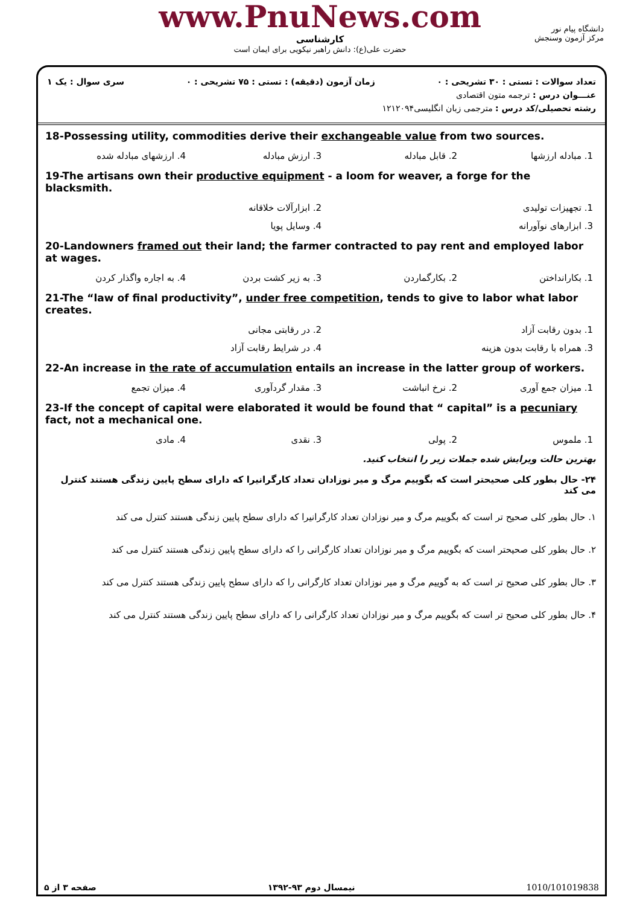www.PnuNews.com
کارشناسی
حضرت علی(ع): دانش راهبر نیکویی برای ایمان است
دانشگاه پیام نور
مرکز آزمون وسنجش
تعداد سوالات : تستی : ۳۰ تشریحی : ۰ زمان آزمون (دقیقه) : تستی : ۷۵ تشریحی : ۰ سری سوال : یک ۱
عنـــوان درس : ترجمه متون اقتصادی
رشته تحصیلی/کد درس : مترجمی زبان انگلیسی۱۲۱۲۰۹۴
18-Possessing utility, commodities derive their exchangeable value from two sources.
1. مبادله ارزشها 2. قابل مبادله 3. ارزش مبادله 4. ارزشهای مبادله شده
19-The artisans own their productive equipment - a loom for weaver, a forge for the blacksmith.
1. تجهیزات تولیدی 2. ابزارآلات خلاقانه
3. ابزارهای نوآورانه 4. وسایل پویا
20-Landowners framed out their land; the farmer contracted to pay rent and employed labor at wages.
1. بکارانداختن 2. بکارگماردن 3. به زیر کشت بردن 4. به اجاره واگذار کردن
21-The “law of final productivity”, under free competition, tends to give to labor what labor creates.
1. بدون رقابت آزاد 2. در رقابتی مجانی
3. همراه با رقابت بدون هزینه 4. در شرایط رقابت آزاد
22-An increase in the rate of accumulation entails an increase in the latter group of workers.
1. میزان جمع آوری 2. نرخ انباشت 3. مقدار گردآوری 4. میزان تجمع
23-If the concept of capital were elaborated it would be found that “ capital” is a pecuniary fact, not a mechanical one.
1. ملموس 2. پولی 3. نقدی 4. مادی
بهترین حالت ویرایش شده جملات زیر را انتخاب کنید.
۲۴- حال بطور کلی صحیحتر است که بگوییم مرگ و میر نوزادان تعداد کارگرانیرا که دارای سطح پایین زندگی هستند کنترل می کند
۱. حال بطور کلی صحیح تر است که بگوییم مرگ و میر نوزادان تعداد کارگرانیرا که دارای سطح پایین زندگی هستند کنترل می کند
۲. حال بطور کلی صحیحتر است که بگوییم مرگ و میر نوزادان تعداد کارگرانی را که دارای سطح پایین زندگی هستند کنترل می کند
۳. حال بطور کلی صحیح تر است که به گوییم مرگ و میر نوزادان تعداد کارگرانی را که دارای سطح پایین زندگی هستند کنترل می کند
۴. حال بطور کلی صحیح تر است که بگوییم مرگ و میر نوزادان تعداد کارگرانی را که دارای سطح پایین زندگی هستند کنترل می کند
صفحه ۳ از ۵ نیمسال دوم ۹۳-۱۳۹۲ 1010/101019838